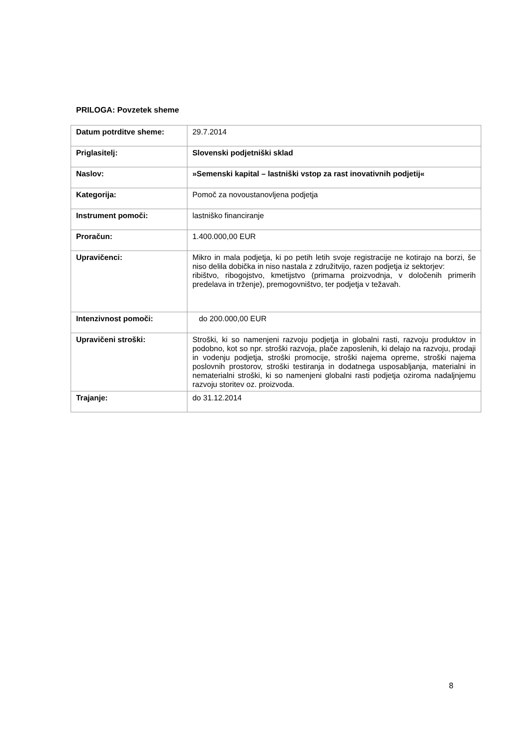PRILOGA: Povzetek sheme
| Datum potrditve sheme: | 29.7.2014 |
| Priglasitelj: | Slovenski podjetniški sklad |
| Naslov: | »Semenski kapital – lastniški vstop za rast inovativnih podjetij« |
| Kategorija: | Pomoč za novoustanovljena podjetja |
| Instrument pomoči: | lastniško financiranje |
| Proračun: | 1.400.000,00 EUR |
| Upravičenci: | Mikro in mala podjetja, ki po petih letih svoje registracije ne kotirajo na borzi, še niso delila dobička in niso nastala z združitvijo, razen podjetja iz sektorjev: ribištvo, ribogojstvo, kmetijstvo (primarna proizvodnja, v določenih primerih predelava in trženje), premogovništvo, ter podjetja v težavah. |
| Intenzivnost pomoči: | do 200.000,00 EUR |
| Upravičeni stroški: | Stroški, ki so namenjeni razvoju podjetja in globalni rasti, razvoju produktov in podobno, kot so npr. stroški razvoja, plače zaposlenih, ki delajo na razvoju, prodaji in vodenju podjetja, stroški promocije, stroški najema opreme, stroški najema poslovnih prostorov, stroški testiranja in dodatnega usposabljanja, materialni in nematerialni stroški, ki so namenjeni globalni rasti podjetja oziroma nadaljnjemu razvoju storitev oz. proizvoda. |
| Trajanje: | do 31.12.2014 |
8